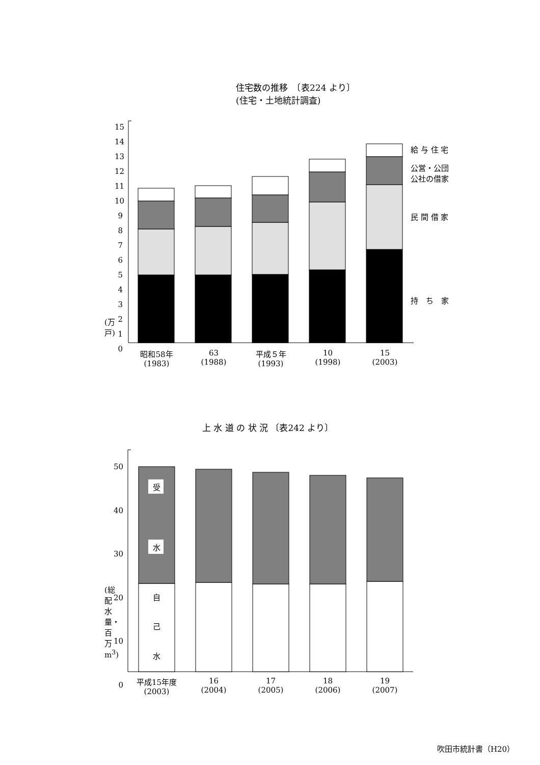住宅数の推移　〔表224 より〕
(住宅・土地統計調査)
15
14
13
12
11
10
9
8
7
6
5
4
3
2
1
0
(万戸)
昭和58年
(1983)
63
(1988)
平成５年
(1993)
10
(1998)
15
(2003)
給 与 住 宅
公営・公団
公社の借家
民 間 借 家
持　ち　家
上 水 道 の 状 況 〔表242 より〕
50
40
30
20
10
0
(総配水量・百万m<sup>3</sup>)
受
水
自
己
水
平成15年度
(2003)
16
(2004)
17
(2005)
18
(2006)
19
(2007)
吹田市統計書（H20）